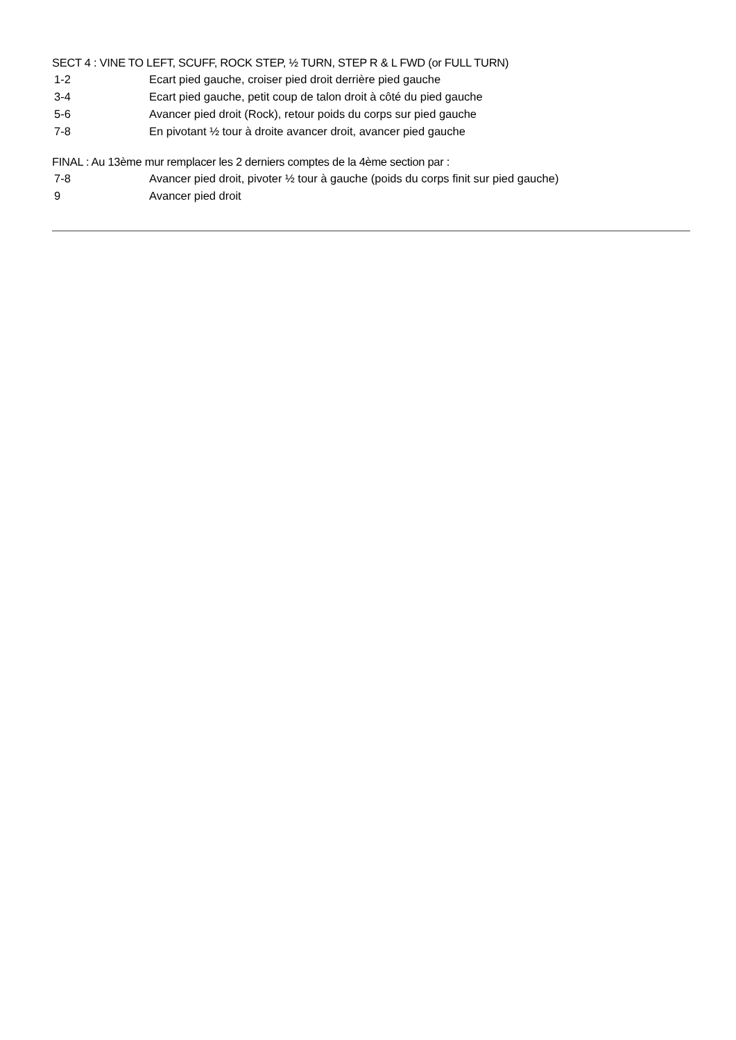SECT 4 : VINE TO LEFT, SCUFF, ROCK STEP, ½ TURN, STEP R & L FWD (or FULL TURN)
1-2 Ecart pied gauche, croiser pied droit derrière pied gauche
3-4 Ecart pied gauche, petit coup de talon droit à côté du pied gauche
5-6 Avancer pied droit (Rock), retour poids du corps sur pied gauche
7-8 En pivotant ½ tour à droite avancer droit, avancer pied gauche
FINAL : Au 13ème mur remplacer les 2 derniers comptes de la 4ème section par :
7-8 Avancer pied droit, pivoter ½ tour à gauche (poids du corps finit sur pied gauche)
9 Avancer pied droit